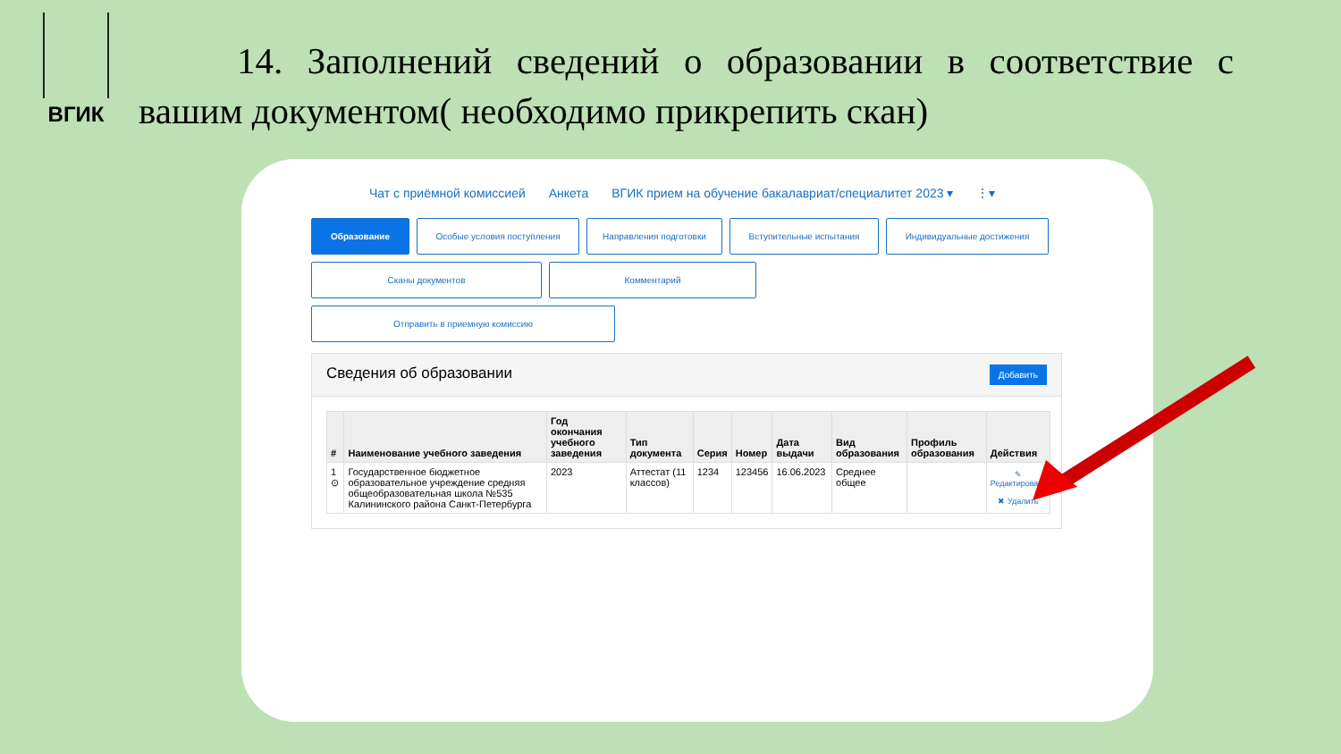ВГИК
14. Заполнений сведений о образовании в соответствие с вашим документом( необходимо прикрепить скан)
Чат с приёмной комиссией Анкета ВГИК прием на обучение бакалавриат/специалитет 2023 ▾ ⋮▾
Образование
Особые условия поступления
Направления подготовки
Вступительные испытания
Индивидуальные достижения
Сканы документов
Комментарий
Отправить в приемную комиссию
Сведения об образовании Добавить
| # | Наименование учебного заведения | Год окончания учебного заведения | Тип документа | Серия | Номер | Дата выдачи | Вид образования | Профиль образования | Действия |
| --- | --- | --- | --- | --- | --- | --- | --- | --- | --- |
| 1 ⊙ | Государственное бюджетное образовательное учреждение средняя общеобразовательная школа №535 Калининского района Санкт-Петербурга | 2023 | Аттестат (11 классов) | 1234 | 123456 | 16.06.2023 | Среднее общее | | ✎ Редактировать ✖ Удалить |